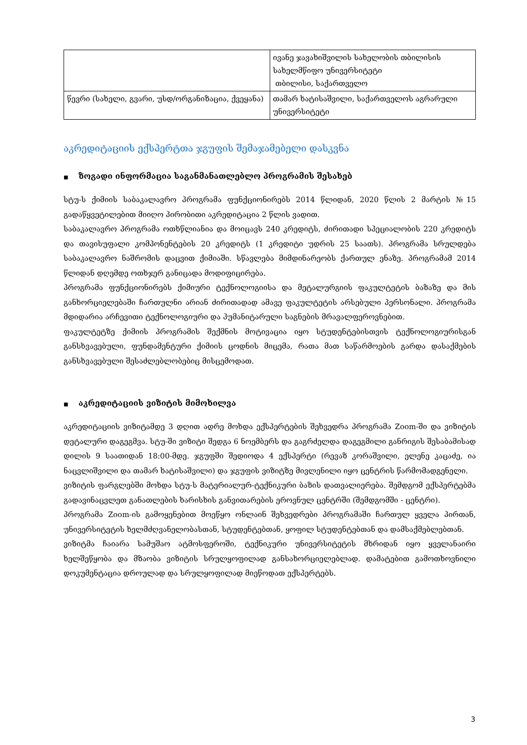| | ივანე ჯავახიშვილის სახელობის თბილისის სახელმწიფო უნივერსიტეტი თბილისი, საქართველო |
| წევრი (სახელი, გვარი, უსდ/ორგანიზაცია, ქვეყანა) | თამარ ხატისაშვილი, საქართველოს აგრარული უნივერსიტეტი |
აკრედიტაციის ექსპერტთა ჯგუფის შემაჯამებელი დასკვნა
■ ზოგადი ინფორმაცია საგანმანათლებლო პროგრამის შესახებ
სტუ-ს ქიმიის საბაკალავრო პროგრამა ფუნქციონირებს 2014 წლიდან, 2020 წლის 2 მარტის №15 გადაწყვეტილებით მიიღო პირობითი აკრედიტაცია 2 წლის ვადით.
საბაკალავრო პროგრამა ოთხწლიანია და მოიცავს 240 კრედიტს, ძირითადი სპეციალობის 220 კრედიტს და თავისუფალი კომპონენტების 20 კრედიტს (1 კრედიტი უდრის 25 საათს). პროგრამა სრულდება საბაკალავრო ნაშრომის დაცვით ქიმიაში. სწავლება მიმდინარეობს ქართულ ენაზე. პროგრამამ 2014 წლიდან დღემდე ოთხჯერ განიცადა მოდიფიცირება.
პროგრამა ფუნქციონირებს ქიმიური ტექნოლოგიისა და მეტალურგიის ფაკულტეტის ბაზაზე და მის განხორციელებაში ჩართულნი არიან ძირითადად ამავე ფაკულტეტის არსებული პერსონალი. პროგრამა მდიდარია არჩევითი ტექნოლოგიური და ჰუმანიტარული საგნების მრავალფეროვნებით.
ფაკულტეტზე ქიმიის პროგრამის შექმნის მოტივაცია იყო სტუდენტებისთვის ტექნოლოგიურისგან განსხვავებული, ფუნდამენტური ქიმიის ცოდნის მიცემა, რათა მათ საწარმოების გარდა დასაქმების განსხვავებული შესაძლებლობებიც მისცემოდათ.
■ აკრედიტაციის ვიზიტის მიმოხილვა
აკრედიტაციის ვიზიტამდე 3 დღით ადრე მოხდა ექსპერტების შეხვედრა პროგრამა Zoom-ში და ვიზიტის დეტალური დაგეგმვა. სტუ-ში ვიზიტი შედგა 6 ნოემბერს და გაგრძელდა დაგეგმილი განრიგის შესაბამისად დილის 9 საათიდან 18:00-მდე. ჯგუფში შედიოდა 4 ექსპერტი (რევაზ კორაშვილი, ელენე კაცაძე, ია ნაცვლიშვილი და თამარ ხატისაშვილი) და ჯგუფის ვიზიტზე მივლენილი იყო ცენტრის წარმომადგენელი.
ვიზიტის ფარგლებში მოხდა სტუ-ს მატერიალურ-ტექნიკური ბაზის დათვალიერება. შემდგომ ექსპერტებმა გადავინაცვლეთ განათლების ხარისხის განვითარების ეროვნულ ცენტრში (შემდგომში - ცენტრი).
პროგრამა Zoom-ის გამოყენებით მოეწყო ონლაინ შეხვედრები პროგრამაში ჩართულ ყველა პირთან, უნივერსიტეტის ხელმძღვანელობასთან, სტუდენტებთან, ყოფილ სტუდენტებთან და დამსაქმებლებთან.
ვიზიტმა ჩაიარა სამუშაო ატმოსფეროში, ტექნიკური უნივერსიტეტის მხრიდან იყო ყველანაირი ხელშეწყობა და მზაობა ვიზიტის სრულყოფილად განსახორციელებლად. დამატებით გამოთხოვნილი დოკუმენტაცია დროულად და სრულყოფილად მიეწოდათ ექსპერტებს.
3